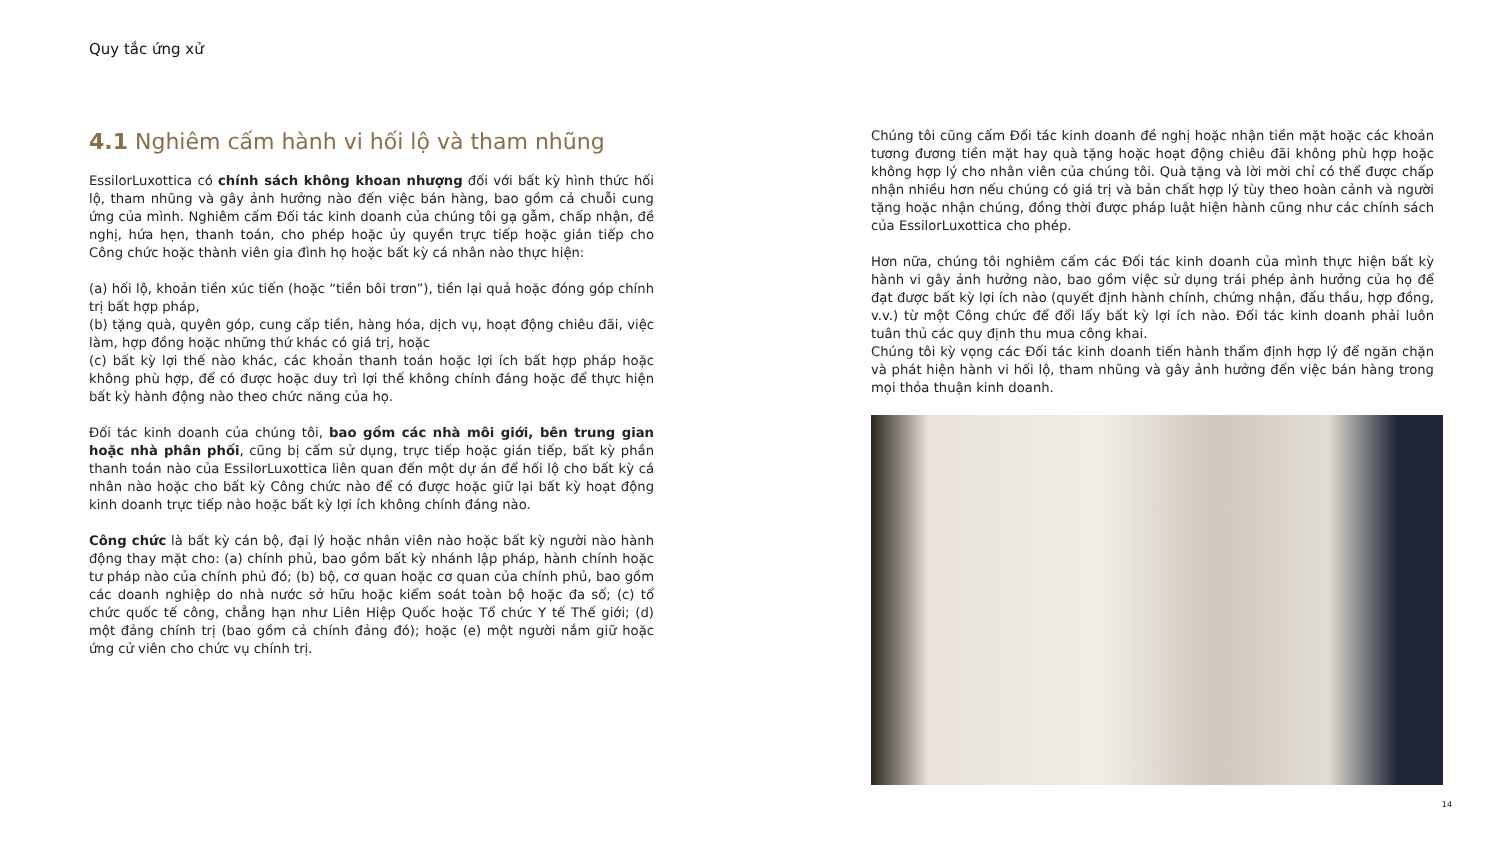Quy tắc ứng xử
4.1 Nghiêm cấm hành vi hối lộ và tham nhũng
EssilorLuxottica có chính sách không khoan nhượng đối với bất kỳ hình thức hối lộ, tham nhũng và gây ảnh hưởng nào đến việc bán hàng, bao gồm cả chuỗi cung ứng của mình. Nghiêm cấm Đối tác kinh doanh của chúng tôi gạ gẫm, chấp nhận, đề nghị, hứa hẹn, thanh toán, cho phép hoặc ủy quyền trực tiếp hoặc gián tiếp cho Công chức hoặc thành viên gia đình họ hoặc bất kỳ cá nhân nào thực hiện:
(a) hối lộ, khoản tiền xúc tiến (hoặc “tiền bôi trơn”), tiền lại quả hoặc đóng góp chính trị bất hợp pháp,
(b) tặng quà, quyên góp, cung cấp tiền, hàng hóa, dịch vụ, hoạt động chiêu đãi, việc làm, hợp đồng hoặc những thứ khác có giá trị, hoặc
(c) bất kỳ lợi thế nào khác, các khoản thanh toán hoặc lợi ích bất hợp pháp hoặc không phù hợp, để có được hoặc duy trì lợi thế không chính đáng hoặc để thực hiện bất kỳ hành động nào theo chức năng của họ.
Đối tác kinh doanh của chúng tôi, bao gồm các nhà môi giới, bên trung gian hoặc nhà phân phối, cũng bị cấm sử dụng, trực tiếp hoặc gián tiếp, bất kỳ phần thanh toán nào của EssilorLuxottica liên quan đến một dự án để hối lộ cho bất kỳ cá nhân nào hoặc cho bất kỳ Công chức nào để có được hoặc giữ lại bất kỳ hoạt động kinh doanh trực tiếp nào hoặc bất kỳ lợi ích không chính đáng nào.
Công chức là bất kỳ cán bộ, đại lý hoặc nhân viên nào hoặc bất kỳ người nào hành động thay mặt cho: (a) chính phủ, bao gồm bất kỳ nhánh lập pháp, hành chính hoặc tư pháp nào của chính phủ đó; (b) bộ, cơ quan hoặc cơ quan của chính phủ, bao gồm các doanh nghiệp do nhà nước sở hữu hoặc kiểm soát toàn bộ hoặc đa số; (c) tổ chức quốc tế công, chẳng hạn như Liên Hiệp Quốc hoặc Tổ chức Y tế Thế giới; (d) một đảng chính trị (bao gồm cả chính đảng đó); hoặc (e) một người nắm giữ hoặc ứng cử viên cho chức vụ chính trị.
Chúng tôi cũng cấm Đối tác kinh doanh đề nghị hoặc nhận tiền mặt hoặc các khoản tương đương tiền mặt hay quà tặng hoặc hoạt động chiêu đãi không phù hợp hoặc không hợp lý cho nhân viên của chúng tôi. Quà tặng và lời mời chỉ có thể được chấp nhận nhiều hơn nếu chúng có giá trị và bản chất hợp lý tùy theo hoàn cảnh và người tặng hoặc nhận chúng, đồng thời được pháp luật hiện hành cũng như các chính sách của EssilorLuxottica cho phép.
Hơn nữa, chúng tôi nghiêm cấm các Đối tác kinh doanh của mình thực hiện bất kỳ hành vi gây ảnh hưởng nào, bao gồm việc sử dụng trái phép ảnh hưởng của họ để đạt được bất kỳ lợi ích nào (quyết định hành chính, chứng nhận, đấu thầu, hợp đồng, v.v.) từ một Công chức để đổi lấy bất kỳ lợi ích nào. Đối tác kinh doanh phải luôn tuân thủ các quy định thu mua công khai.
Chúng tôi kỳ vọng các Đối tác kinh doanh tiến hành thẩm định hợp lý để ngăn chặn và phát hiện hành vi hối lộ, tham nhũng và gây ảnh hưởng đến việc bán hàng trong mọi thỏa thuận kinh doanh.
14